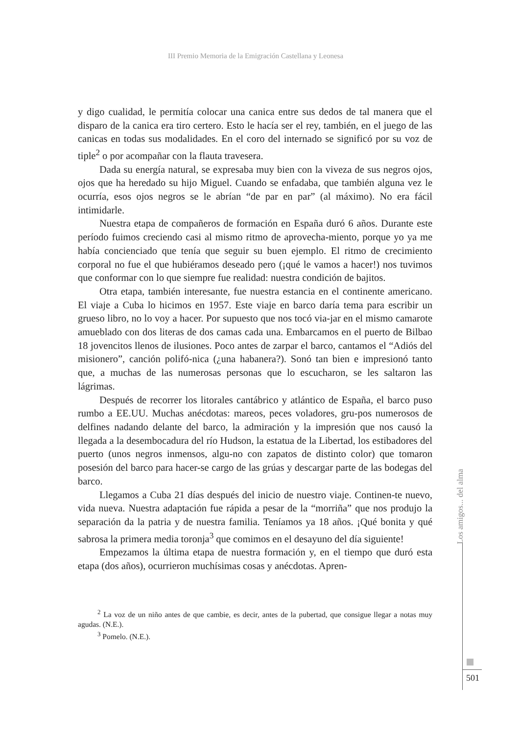III Premio Memoria de la Emigración Castellana y Leonesa
y digo cualidad, le permitía colocar una canica entre sus dedos de tal manera que el disparo de la canica era tiro certero. Esto le hacía ser el rey, también, en el juego de las canicas en todas sus modalidades. En el coro del internado se significó por su voz de tiple<sup>2</sup> o por acompañar con la flauta travesera.
Dada su energía natural, se expresaba muy bien con la viveza de sus negros ojos, ojos que ha heredado su hijo Miguel. Cuando se enfadaba, que también alguna vez le ocurría, esos ojos negros se le abrían “de par en par” (al máximo). No era fácil intimidarle.
Nuestra etapa de compañeros de formación en España duró 6 años. Durante este período fuimos creciendo casi al mismo ritmo de aprovecha-miento, porque yo ya me había concienciado que tenía que seguir su buen ejemplo. El ritmo de crecimiento corporal no fue el que hubiéramos deseado pero (¡qué le vamos a hacer!) nos tuvimos que conformar con lo que siempre fue realidad: nuestra condición de bajitos.
Otra etapa, también interesante, fue nuestra estancia en el continente americano. El viaje a Cuba lo hicimos en 1957. Este viaje en barco daría tema para escribir un grueso libro, no lo voy a hacer. Por supuesto que nos tocó via-jar en el mismo camarote amueblado con dos literas de dos camas cada una. Embarcamos en el puerto de Bilbao 18 jovencitos llenos de ilusiones. Poco antes de zarpar el barco, cantamos el “Adiós del misionero”, canción polifó-nica (¿una habanera?). Sonó tan bien e impresionó tanto que, a muchas de las numerosas personas que lo escucharon, se les saltaron las lágrimas.
Después de recorrer los litorales cantábrico y atlántico de España, el barco puso rumbo a EE.UU. Muchas anécdotas: mareos, peces voladores, gru-pos numerosos de delfines nadando delante del barco, la admiración y la impresión que nos causó la llegada a la desembocadura del río Hudson, la estatua de la Libertad, los estibadores del puerto (unos negros inmensos, algu-no con zapatos de distinto color) que tomaron posesión del barco para hacer-se cargo de las grúas y descargar parte de las bodegas del barco.
Llegamos a Cuba 21 días después del inicio de nuestro viaje. Continen-te nuevo, vida nueva. Nuestra adaptación fue rápida a pesar de la “morriña” que nos produjo la separación da la patria y de nuestra familia. Teníamos ya 18 años. ¡Qué bonita y qué sabrosa la primera media toronja<sup>3</sup> que comimos en el desayuno del día siguiente!
Empezamos la última etapa de nuestra formación y, en el tiempo que duró esta etapa (dos años), ocurrieron muchísimas cosas y anécdotas. Apren-
<sup>2</sup> La voz de un niño antes de que cambie, es decir, antes de la pubertad, que consigue llegar a notas muy agudas. (N.E.).
<sup>3</sup> Pomelo. (N.E.).
Los amigos... del alma
501